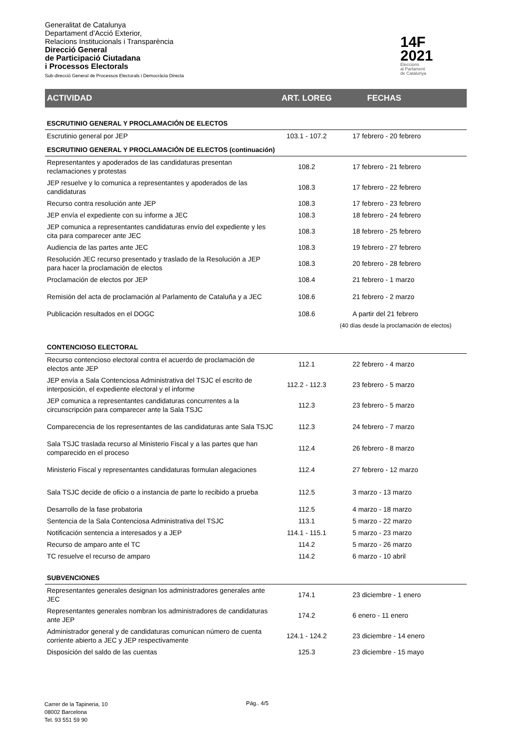Generalitat de Catalunya
Departament d’Acció Exterior,
Relacions Institucionals i Transparència
Direcció General
de Participació Ciutadana
i Processos Electorals
Sub-direcció General de Processos Electorals i Democràcia Directa
14F
2021
Eleccions
al Parlament
de Catalunya
| ACTIVIDAD | ART. LOREG | FECHAS |
| --- | --- | --- |
| ESCRUTINIO GENERAL Y PROCLAMACIÓN DE ELECTOS | | |
| Escrutinio general por JEP | 103.1 - 107.2 | 17 febrero - 20 febrero |
| ESCRUTINIO GENERAL Y PROCLAMACIÓN DE ELECTOS (continuación) | | |
| Representantes y apoderados de las candidaturas presentan reclamaciones y protestas | 108.2 | 17 febrero - 21 febrero |
| JEP resuelve y lo comunica a representantes y apoderados de las candidaturas | 108.3 | 17 febrero - 22 febrero |
| Recurso contra resolución ante JEP | 108.3 | 17 febrero - 23 febrero |
| JEP envía el expediente con su informe a JEC | 108.3 | 18 febrero - 24 febrero |
| JEP comunica a representantes candidaturas envío del expediente y les cita para comparecer ante JEC | 108.3 | 18 febrero - 25 febrero |
| Audiencia de las partes ante JEC | 108.3 | 19 febrero - 27 febrero |
| Resolución JEC recurso presentado y traslado de la Resolución a JEP para hacer la proclamación de electos | 108.3 | 20 febrero - 28 febrero |
| Proclamación de electos por JEP | 108.4 | 21 febrero - 1 marzo |
| Remisión del acta de proclamación al Parlamento de Cataluña y a JEC | 108.6 | 21 febrero - 2 marzo |
| Publicación resultados en el DOGC | 108.6 | A partir del 21 febrero |
| | | (40 días desde la proclamación de electos) |
| CONTENCIOSO ELECTORAL | | |
| Recurso contencioso electoral contra el acuerdo de proclamación de electos ante JEP | 112.1 | 22 febrero - 4 marzo |
| JEP envía a Sala Contenciosa Administrativa del TSJC el escrito de interposición, el expediente electoral y el informe | 112.2 - 112.3 | 23 febrero - 5 marzo |
| JEP comunica a representantes candidaturas concurrentes a la circunscripción para comparecer ante la Sala TSJC | 112.3 | 23 febrero - 5 marzo |
| Comparecencia de los representantes de las candidaturas ante Sala TSJC | 112.3 | 24 febrero - 7 marzo |
| Sala TSJC traslada recurso al Ministerio Fiscal y a las partes que han comparecido en el proceso | 112.4 | 26 febrero - 8 marzo |
| Ministerio Fiscal y representantes candidaturas formulan alegaciones | 112.4 | 27 febrero - 12 marzo |
| Sala TSJC decide de oficio o a instancia de parte lo recibido a prueba | 112.5 | 3 marzo - 13 marzo |
| Desarrollo de la fase probatoria | 112.5 | 4 marzo - 18 marzo |
| Sentencia de la Sala Contenciosa Administrativa del TSJC | 113.1 | 5 marzo - 22 marzo |
| Notificación sentencia a interesados y a JEP | 114.1 - 115.1 | 5 marzo - 23 marzo |
| Recurso de amparo ante el TC | 114.2 | 5 marzo - 26 marzo |
| TC resuelve el recurso de amparo | 114.2 | 6 marzo - 10 abril |
| SUBVENCIONES | | |
| Representantes generales designan los administradores generales ante JEC | 174.1 | 23 diciembre - 1 enero |
| Representantes generales nombran los administradores de candidaturas ante JEP | 174.2 | 6 enero - 11 enero |
| Administrador general y de candidaturas comunican número de cuenta corriente abierto a JEC y JEP respectivamente | 124.1 - 124.2 | 23 diciembre - 14 enero |
| Disposición del saldo de las cuentas | 125.3 | 23 diciembre - 15 mayo |
Carrer de la Tapineria, 10
08002 Barcelona
Tel. 93 551 59 90
Pág.. 4/5